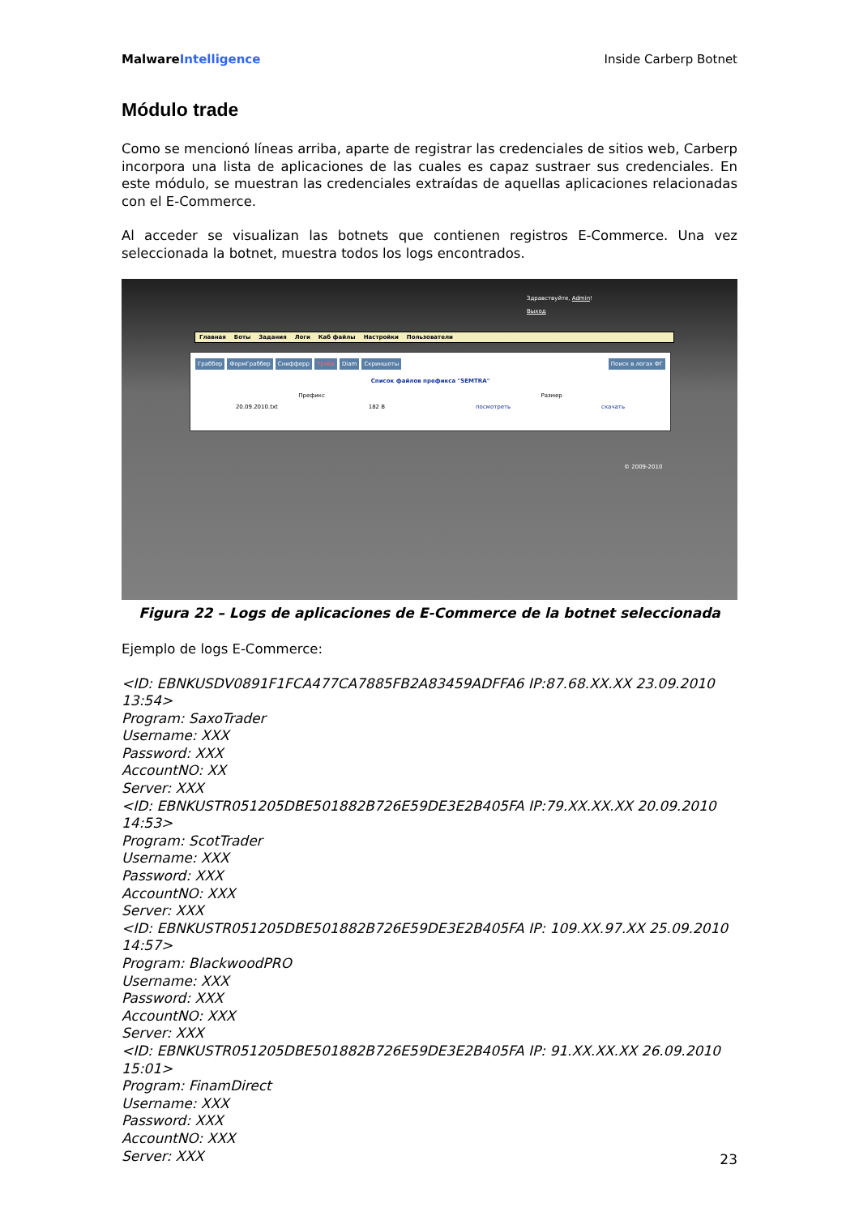MalwareIntelligence Inside Carberp Botnet
Módulo trade
Como se mencionó líneas arriba, aparte de registrar las credenciales de sitios web, Carberp incorpora una lista de aplicaciones de las cuales es capaz sustraer sus credenciales. En este módulo, se muestran las credenciales extraídas de aquellas aplicaciones relacionadas con el E-Commerce.
Al acceder se visualizan las botnets que contienen registros E-Commerce. Una vez seleccionada la botnet, muestra todos los logs encontrados.
Здравствуйте, Admin!
Выход
Главная Боты Задания Логи Каб файлы Настройки Пользователи
Граббер ФормГраббер Снифферр Трэйд Diam Скриншоты Поиск в логах ФГ
Список файлов префикса "SEMTRA"
Префикс Размер
20.09.2010.txt 182 B посмотреть скачать
© 2009-2010
Figura 22 – Logs de aplicaciones de E-Commerce de la botnet seleccionada
Ejemplo de logs E-Commerce:
<ID: EBNKUSDV0891F1FCA477CA7885FB2A83459ADFFA6 IP:87.68.XX.XX 23.09.2010 13:54>
Program: SaxoTrader
Username: XXX
Password: XXX
AccountNO: XX
Server: XXX
<ID: EBNKUSTR051205DBE501882B726E59DE3E2B405FA IP:79.XX.XX.XX 20.09.2010 14:53>
Program: ScotTrader
Username: XXX
Password: XXX
AccountNO: XXX
Server: XXX
<ID: EBNKUSTR051205DBE501882B726E59DE3E2B405FA IP: 109.XX.97.XX 25.09.2010 14:57>
Program: BlackwoodPRO
Username: XXX
Password: XXX
AccountNO: XXX
Server: XXX
<ID: EBNKUSTR051205DBE501882B726E59DE3E2B405FA IP: 91.XX.XX.XX 26.09.2010 15:01>
Program: FinamDirect
Username: XXX
Password: XXX
AccountNO: XXX
Server: XXX
23